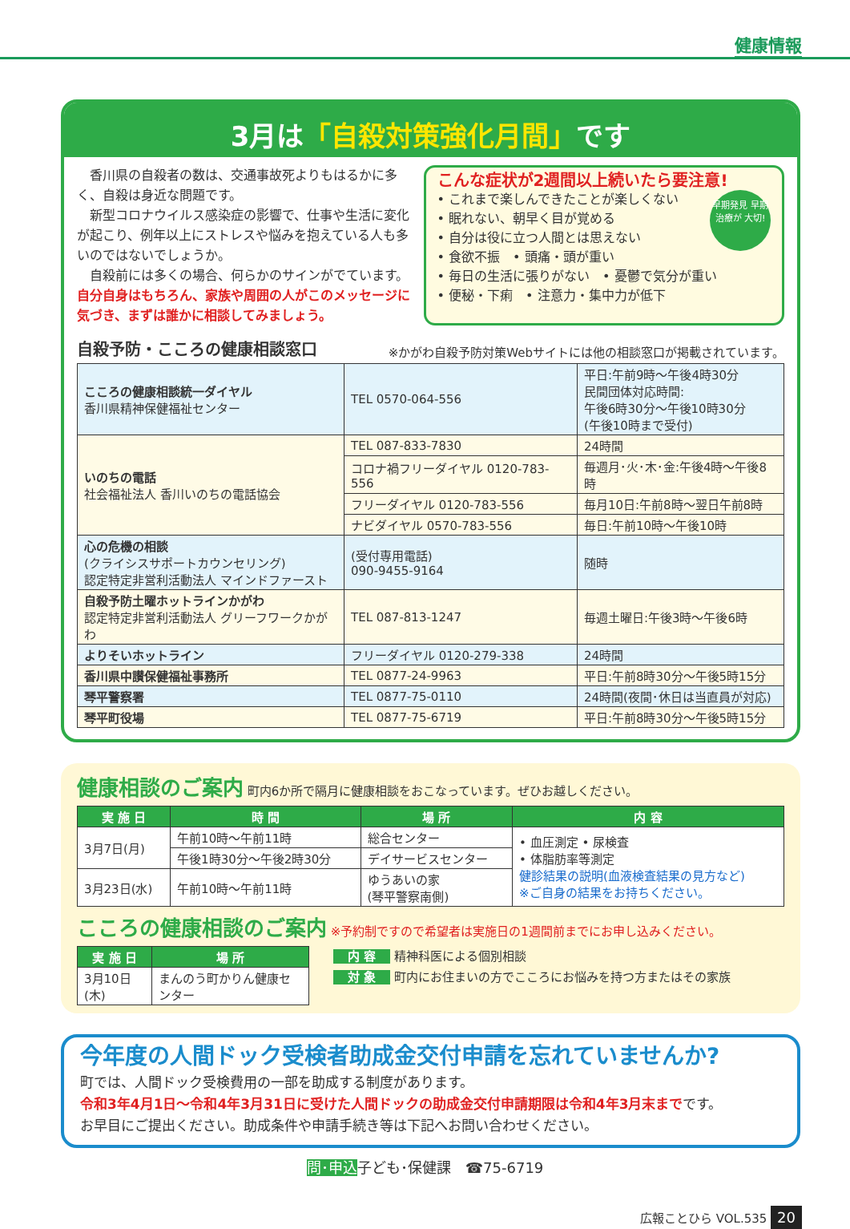健康情報
3月は「自殺対策強化月間」です
　香川県の自殺者の数は、交通事故死よりもはるかに多く、自殺は身近な問題です。
　新型コロナウイルス感染症の影響で、仕事や生活に変化が起こり、例年以上にストレスや悩みを抱えている人も多いのではないでしょうか。
　自殺前には多くの場合、何らかのサインがでています。自分自身はもちろん、家族や周囲の人がこのメッセージに気づき、まずは誰かに相談してみましょう。
こんな症状が2週間以上続いたら要注意!
早期発見 早期治療が 大切! • これまで楽しんできたことが楽しくない
• 眠れない、朝早く目が覚める
• 自分は役に立つ人間とは思えない
• 食欲不振　• 頭痛・頭が重い
• 毎日の生活に張りがない　• 憂鬱で気分が重い
• 便秘・下痢　• 注意力・集中力が低下
自殺予防・こころの健康相談窓口 ※かがわ自殺予防対策Webサイトには他の相談窓口が掲載されています。
| こころの健康相談統一ダイヤル 香川県精神保健福祉センター | TEL 0570-064-556 | 平日:午前9時～午後4時30分 民間団体対応時間: 午後6時30分～午後10時30分 (午後10時まで受付) |
| いのちの電話 社会福祉法人 香川いのちの電話協会 | TEL 087-833-7830 | 24時間 |
| | コロナ禍フリーダイヤル 0120-783-556 | 毎週月･火･木･金:午後4時～午後8時 |
| | フリーダイヤル 0120-783-556 | 毎月10日:午前8時～翌日午前8時 |
| | ナビダイヤル 0570-783-556 | 毎日:午前10時～午後10時 |
| 心の危機の相談 (クライシスサポートカウンセリング) 認定特定非営利活動法人 マインドファースト | (受付専用電話) 090-9455-9164 | 随時 |
| 自殺予防土曜ホットラインかがわ 認定特定非営利活動法人 グリーフワークかがわ | TEL 087-813-1247 | 毎週土曜日:午後3時～午後6時 |
| よりそいホットライン | フリーダイヤル 0120-279-338 | 24時間 |
| 香川県中讃保健福祉事務所 | TEL 0877-24-9963 | 平日:午前8時30分～午後5時15分 |
| 琴平警察署 | TEL 0877-75-0110 | 24時間(夜間･休日は当直員が対応) |
| 琴平町役場 | TEL 0877-75-6719 | 平日:午前8時30分～午後5時15分 |
健康相談のご案内 町内6か所で隔月に健康相談をおこなっています。ぜひお越しください。
| 実 施 日 | 時 間 | 場 所 | 内 容 |
| --- | --- | --- | --- |
| 3月7日(月) | 午前10時～午前11時 | 総合センター | • 血圧測定 • 尿検査 • 体脂肪率等測定 健診結果の説明(血液検査結果の見方など) ※ご自身の結果をお持ちください。 |
| | 午後1時30分～午後2時30分 | デイサービスセンター | |
| 3月23日(水) | 午前10時～午前11時 | ゆうあいの家 (琴平警察南側) | |
こころの健康相談のご案内 ※予約制ですので希望者は実施日の1週間前までにお申し込みください。
| 実 施 日 | 場 所 |
| --- | --- |
| 3月10日(木) | まんのう町かりん健康センター |
内 容 精神科医による個別相談
対 象 町内にお住まいの方でこころにお悩みを持つ方またはその家族
今年度の人間ドック受検者助成金交付申請を忘れていませんか?
町では、人間ドック受検費用の一部を助成する制度があります。
令和3年4月1日～令和4年3月31日に受けた人間ドックの助成金交付申請期限は令和4年3月末までです。
お早目にご提出ください。助成条件や申請手続き等は下記へお問い合わせください。
問･申込子ども･保健課　☎75-6719
広報ことひら VOL.535 20